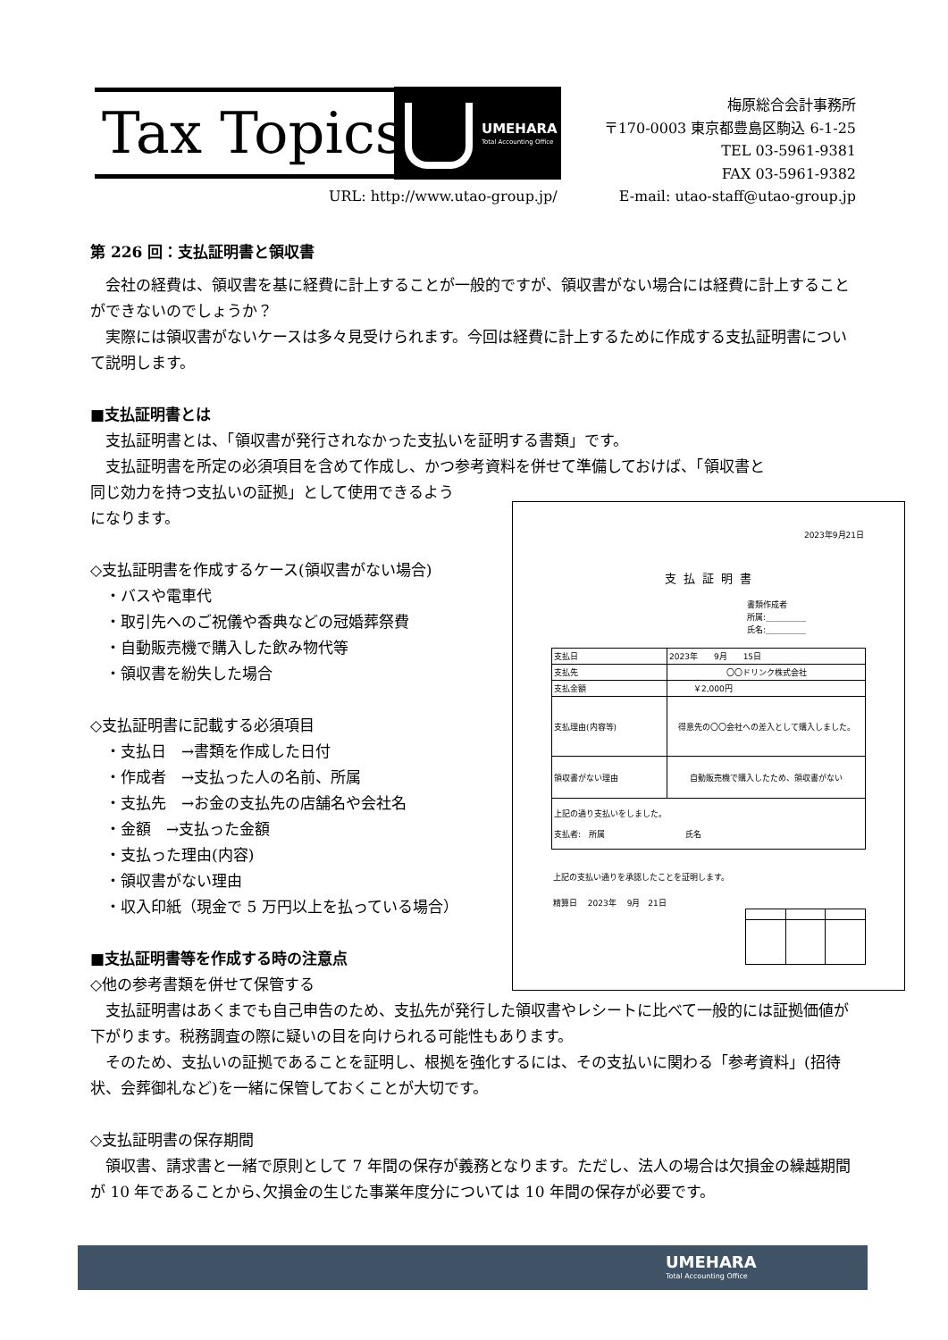Tax Topics
UMEHARA
Total Accounting Office
梅原総合会計事務所
〒170-0003 東京都豊島区駒込 6-1-25
TEL 03-5961-9381
FAX 03-5961-9382
URL: http://www.utao-group.jp/
E-mail: utao-staff@utao-group.jp
第 226 回：支払証明書と領収書
　会社の経費は、領収書を基に経費に計上することが一般的ですが、領収書がない場合には経費に計上することができないのでしょうか？
　実際には領収書がないケースは多々見受けられます。今回は経費に計上するために作成する支払証明書について説明します。
■支払証明書とは
　支払証明書とは、「領収書が発行されなかった支払いを証明する書類」です。
　支払証明書を所定の必須項目を含めて作成し、かつ参考資料を併せて準備しておけば、「領収書と
同じ効力を持つ支払いの証拠」として使用できるよう
になります。
◇支払証明書を作成するケース(領収書がない場合)
　・バスや電車代
　・取引先へのご祝儀や香典などの冠婚葬祭費
　・自動販売機で購入した飲み物代等
　・領収書を紛失した場合
◇支払証明書に記載する必須項目
　・支払日　→書類を作成した日付
　・作成者　→支払った人の名前、所属
　・支払先　→お金の支払先の店舗名や会社名
　・金額　→支払った金額
　・支払った理由(内容)
　・領収書がない理由
　・収入印紙（現金で 5 万円以上を払っている場合）
■支払証明書等を作成する時の注意点
◇他の参考書類を併せて保管する
　支払証明書はあくまでも自己申告のため、支払先が発行した領収書やレシートに比べて一般的には証拠価値が下がります。税務調査の際に疑いの目を向けられる可能性もあります。
　そのため、支払いの証拠であることを証明し、根拠を強化するには、その支払いに関わる「参考資料」(招待状、会葬御礼など)を一緒に保管しておくことが大切です。
◇支払証明書の保存期間
　領収書、請求書と一緒で原則として 7 年間の保存が義務となります。ただし、法人の場合は欠損金の繰越期間が 10 年であることから､欠損金の生じた事業年度分については 10 年間の保存が必要です。
2023年9月21日
支払証明書
書類作成者
所属:＿＿＿＿＿
氏名:＿＿＿＿＿
| 支払日 | 2023年 9月 15日 |
| 支払先 | 〇〇ドリンク株式会社 |
| 支払金額 | ￥2,000円 |
| 支払理由(内容等) | 得意先の〇〇会社への差入として購入しました。 |
| 領収書がない理由 | 自動販売機で購入したため、領収書がない |
| 上記の通り支払いをしました。 支払者: 所属 氏名 | |
上記の支払い通りを承認したことを証明します。
精算日　 2023年　 9月　21日
UMEHARA
Total Accounting Office